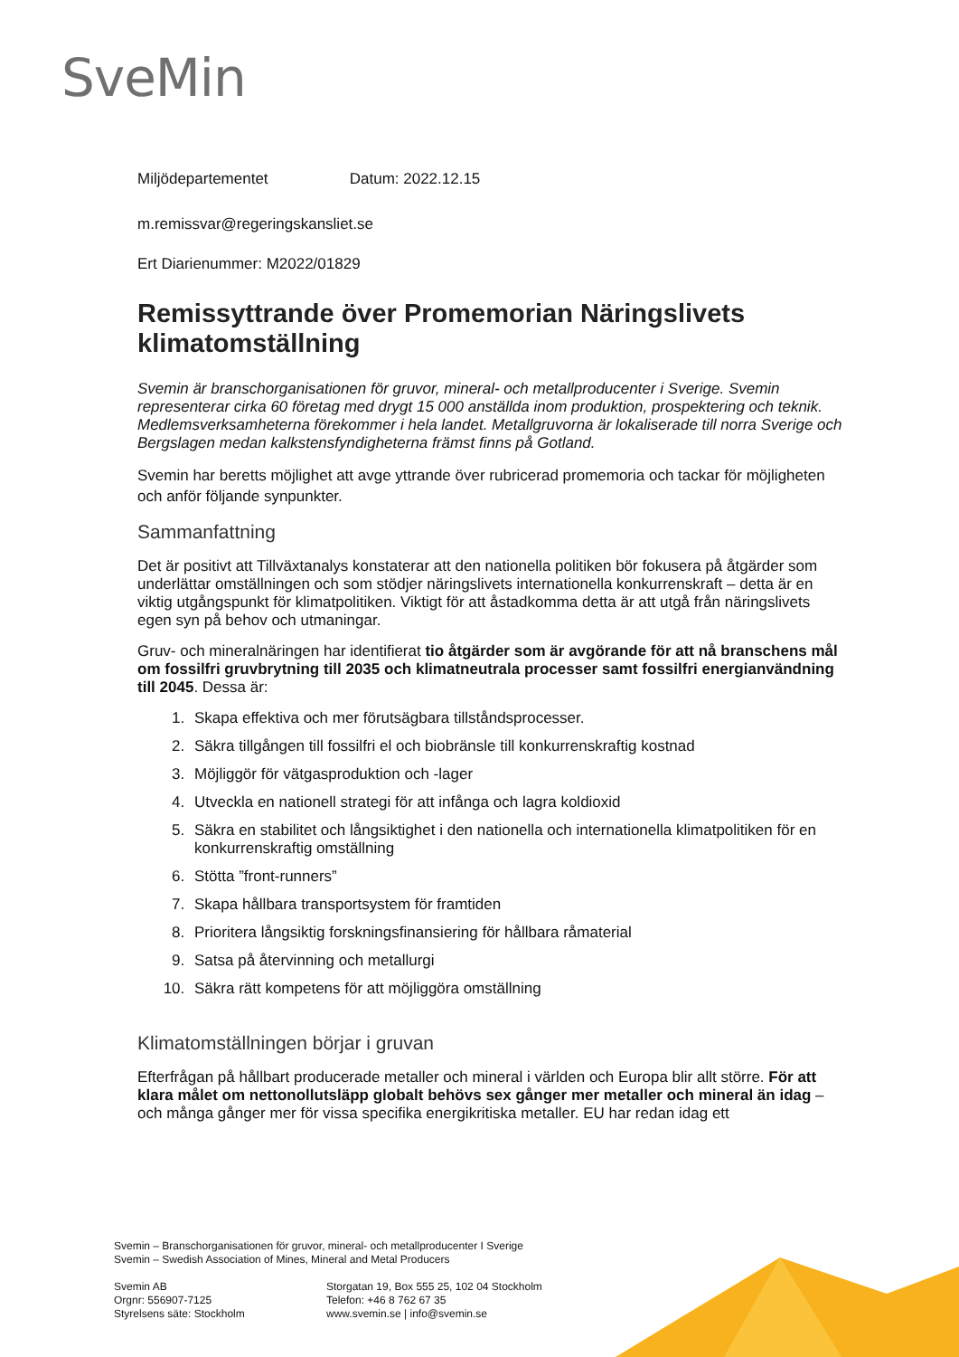SveMin
Miljödepartementet Datum: 2022.12.15
m.remissvar@regeringskansliet.se
Ert Diarienummer: M2022/01829
Remissyttrande över Promemorian Näringslivets klimatomställning
Svemin är branschorganisationen för gruvor, mineral- och metallproducenter i Sverige. Svemin representerar cirka 60 företag med drygt 15 000 anställda inom produktion, prospektering och teknik. Medlemsverksamheterna förekommer i hela landet. Metallgruvorna är lokaliserade till norra Sverige och Bergslagen medan kalkstensfyndigheterna främst finns på Gotland.
Svemin har beretts möjlighet att avge yttrande över rubricerad promemoria och tackar för möjligheten och anför följande synpunkter.
Sammanfattning
Det är positivt att Tillväxtanalys konstaterar att den nationella politiken bör fokusera på åtgärder som underlättar omställningen och som stödjer näringslivets internationella konkurrenskraft – detta är en viktig utgångspunkt för klimatpolitiken. Viktigt för att åstadkomma detta är att utgå från näringslivets egen syn på behov och utmaningar.
Gruv- och mineralnäringen har identifierat tio åtgärder som är avgörande för att nå branschens mål om fossilfri gruvbrytning till 2035 och klimatneutrala processer samt fossilfri energianvändning till 2045. Dessa är:
1. Skapa effektiva och mer förutsägbara tillståndsprocesser.
2. Säkra tillgången till fossilfri el och biobränsle till konkurrenskraftig kostnad
3. Möjliggör för vätgasproduktion och -lager
4. Utveckla en nationell strategi för att infånga och lagra koldioxid
5. Säkra en stabilitet och långsiktighet i den nationella och internationella klimatpolitiken för en konkurrenskraftig omställning
6. Stötta ”front-runners”
7. Skapa hållbara transportsystem för framtiden
8. Prioritera långsiktig forskningsfinansiering för hållbara råmaterial
9. Satsa på återvinning och metallurgi
10. Säkra rätt kompetens för att möjliggöra omställning
Klimatomställningen börjar i gruvan
Efterfrågan på hållbart producerade metaller och mineral i världen och Europa blir allt större. För att klara målet om nettonollutsläpp globalt behövs sex gånger mer metaller och mineral än idag – och många gånger mer för vissa specifika energikritiska metaller. EU har redan idag ett
Svemin – Branschorganisationen för gruvor, mineral- och metallproducenter I Sverige
Svemin – Swedish Association of Mines, Mineral and Metal Producers
Svemin AB
Orgnr: 556907-7125
Styrelsens säte: Stockholm
Storgatan 19, Box 555 25, 102 04 Stockholm
Telefon: +46 8 762 67 35
www.svemin.se | info@svemin.se